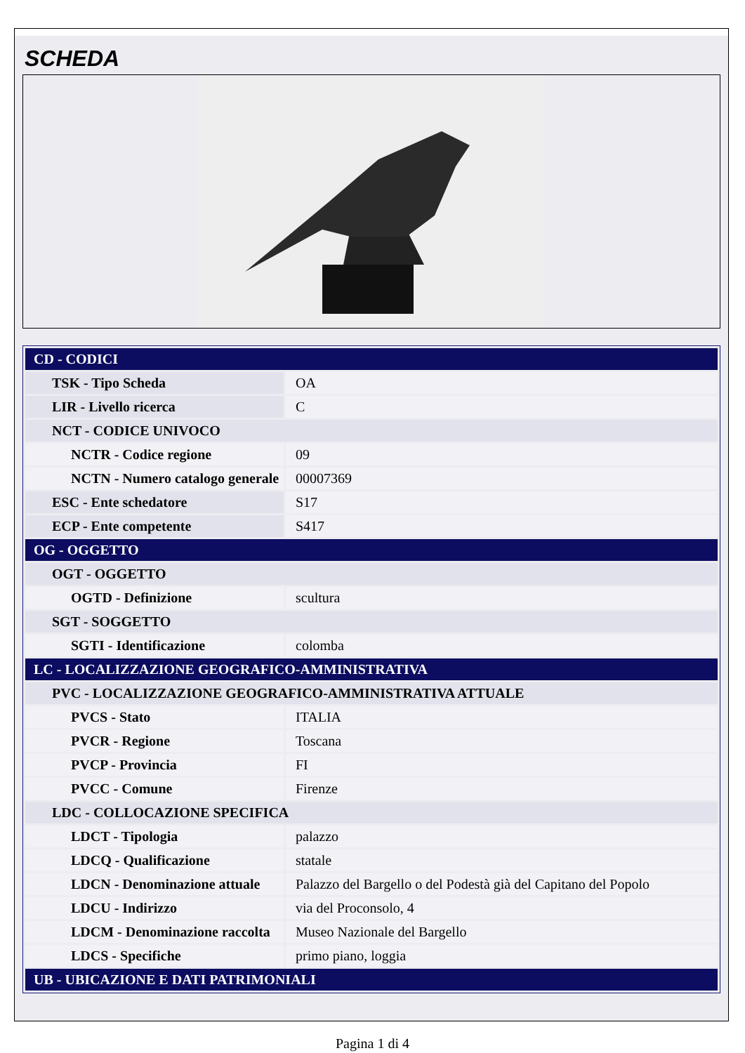SCHEDA
| CD - CODICI | |
| TSK - Tipo Scheda | OA |
| LIR - Livello ricerca | C |
| NCT - CODICE UNIVOCO | |
| NCTR - Codice regione | 09 |
| NCTN - Numero catalogo generale | 00007369 |
| ESC - Ente schedatore | S17 |
| ECP - Ente competente | S417 |
| OG - OGGETTO | |
| OGT - OGGETTO | |
| OGTD - Definizione | scultura |
| SGT - SOGGETTO | |
| SGTI - Identificazione | colomba |
| LC - LOCALIZZAZIONE GEOGRAFICO-AMMINISTRATIVA | |
| PVC - LOCALIZZAZIONE GEOGRAFICO-AMMINISTRATIVA ATTUALE | |
| PVCS - Stato | ITALIA |
| PVCR - Regione | Toscana |
| PVCP - Provincia | FI |
| PVCC - Comune | Firenze |
| LDC - COLLOCAZIONE SPECIFICA | |
| LDCT - Tipologia | palazzo |
| LDCQ - Qualificazione | statale |
| LDCN - Denominazione attuale | Palazzo del Bargello o del Podestà già del Capitano del Popolo |
| LDCU - Indirizzo | via del Proconsolo, 4 |
| LDCM - Denominazione raccolta | Museo Nazionale del Bargello |
| LDCS - Specifiche | primo piano, loggia |
| UB - UBICAZIONE E DATI PATRIMONIALI | |
Pagina 1 di 4